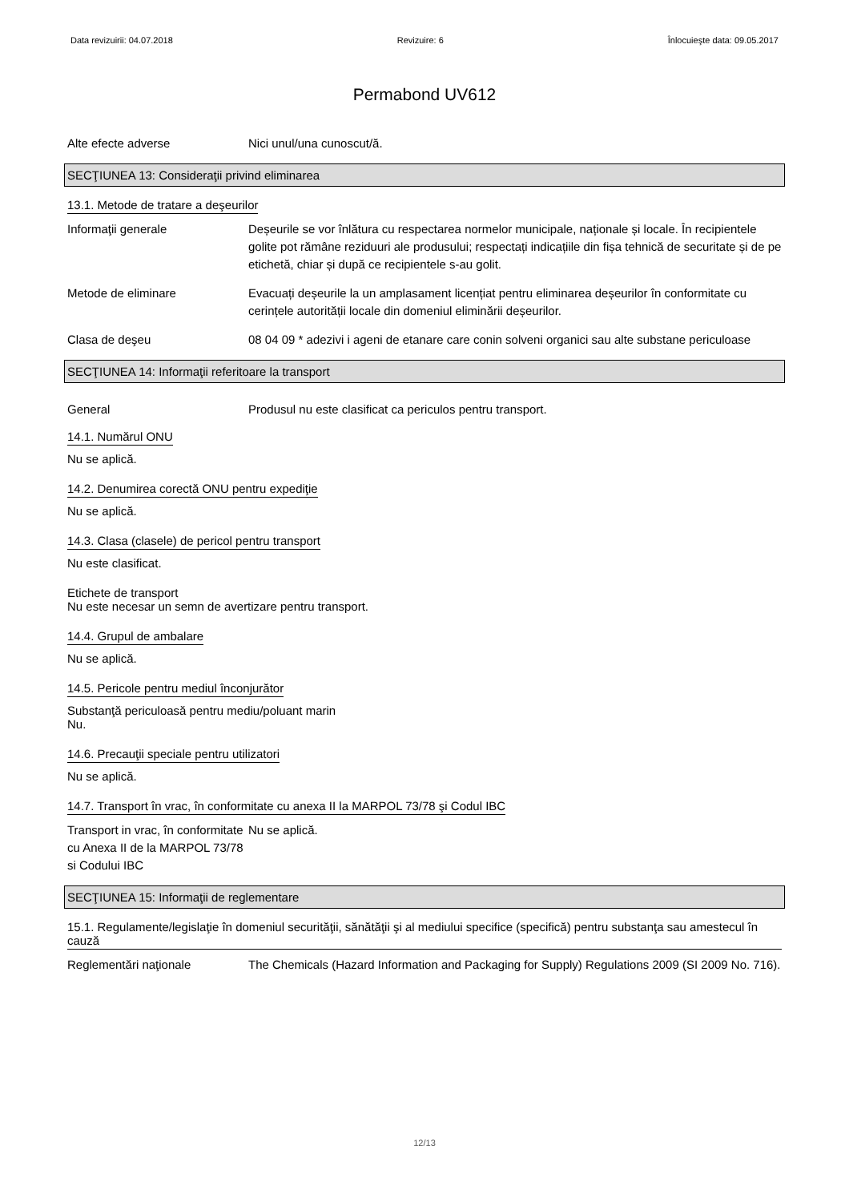Data revizuirii: 04.07.2018 Revizuire: 6 Înlocuieşte data: 09.05.2017
Permabond UV612
Alte efecte adverse Nici unul/una cunoscut/ă.
SECŢIUNEA 13: Consideraţii privind eliminarea
13.1. Metode de tratare a deşeurilor
Informaţii generale Deșeurile se vor înlătura cu respectarea normelor municipale, naționale și locale. În recipientele golite pot rămâne reziduuri ale produsului; respectați indicațiile din fișa tehnică de securitate și de pe etichetă, chiar și după ce recipientele s-au golit.
Metode de eliminare Evacuați deșeurile la un amplasament licențiat pentru eliminarea deșeurilor în conformitate cu cerințele autorității locale din domeniul eliminării deșeurilor.
Clasa de deşeu 08 04 09 * adezivi i ageni de etanare care conin solveni organici sau alte substane periculoase
SECŢIUNEA 14: Informaţii referitoare la transport
General Produsul nu este clasificat ca periculos pentru transport.
14.1. Numărul ONU
Nu se aplică.
14.2. Denumirea corectă ONU pentru expediţie
Nu se aplică.
14.3. Clasa (clasele) de pericol pentru transport
Nu este clasificat.
Etichete de transport
Nu este necesar un semn de avertizare pentru transport.
14.4. Grupul de ambalare
Nu se aplică.
14.5. Pericole pentru mediul înconjurător
Substanţă periculoasă pentru mediu/poluant marin
Nu.
14.6. Precauţii speciale pentru utilizatori
Nu se aplică.
14.7. Transport în vrac, în conformitate cu anexa II la MARPOL 73/78 şi Codul IBC
Transport in vrac, în conformitate cu Anexa II de la MARPOL 73/78 si Codului IBC
Nu se aplică.
SECŢIUNEA 15: Informaţii de reglementare
15.1. Regulamente/legislaţie în domeniul securităţii, sănătăţii şi al mediului specifice (specifică) pentru substanţa sau amestecul în cauză
Reglementări naţionale The Chemicals (Hazard Information and Packaging for Supply) Regulations 2009 (SI 2009 No. 716).
12/13